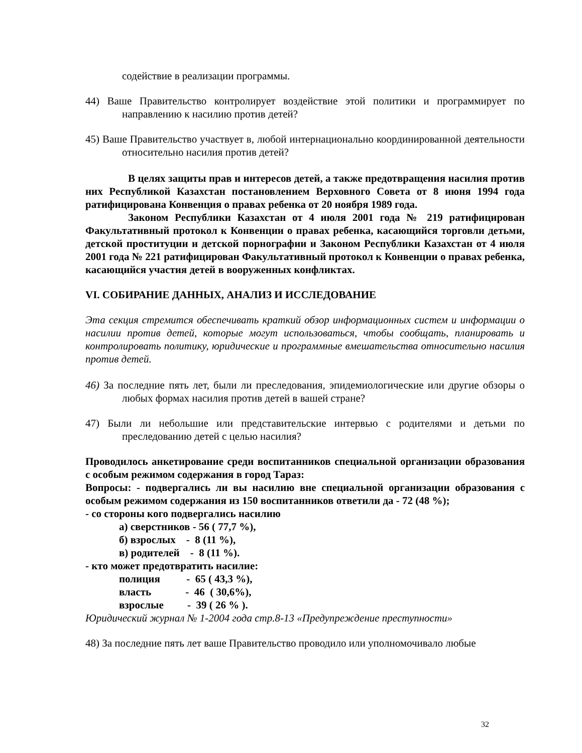содействие в реализации программы.
44) Ваше Правительство контролирует воздействие этой политики и программирует по направлению к насилию против детей?
45) Ваше Правительство участвует в, любой интернационально координированной деятельности относительно насилия против детей?
В целях защиты прав и интересов детей, а также предотвращения насилия против них Республикой Казахстан постановлением Верховного Совета от 8 июня 1994 года ратифицирована Конвенция о правах ребенка от 20 ноября 1989 года.
Законом Республики Казахстан от 4 июля 2001 года № 219 ратифицирован Факультативный протокол к Конвенции о правах ребенка, касающийся торговли детьми, детской проституции и детской порнографии и Законом Республики Казахстан от 4 июля 2001 года № 221 ратифицирован Факультативный протокол к Конвенции о правах ребенка, касающийся участия детей в вооруженных конфликтах.
VI. СОБИРАНИЕ ДАННЫХ, АНАЛИЗ И ИССЛЕДОВАНИЕ
Эта секция стремится обеспечивать краткий обзор информационных систем и информации о насилии против детей, которые могут использоваться, чтобы сообщать, планировать и контролировать политику, юридические и программные вмешательства относительно насилия против детей.
46) За последние пять лет, были ли преследования, эпидемиологические или другие обзоры о любых формах насилия против детей в вашей стране?
47) Были ли небольшие или представительские интервью с родителями и детьми по преследованию детей с целью насилия?
Проводилось анкетирование среди воспитанников специальной организации образования с особым режимом содержания в город Тараз:
Вопросы: - подвергались ли вы насилию вне специальной организации образования с особым режимом содержания из 150 воспитанников ответили да - 72 (48 %);
- со стороны кого подвергались насилию
а) сверстников - 56 ( 77,7 %),
б) взрослых - 8 (11 %),
в) родителей - 8 (11 %).
- кто может предотвратить насилие:
полиция - 65 ( 43,3 %),
власть - 46 ( 30,6%),
взрослые - 39 ( 26 % ).
Юридический журнал № 1-2004 года стр.8-13 «Предупреждение преступности»
48) За последние пять лет ваше Правительство проводило или уполномочивало любые
32